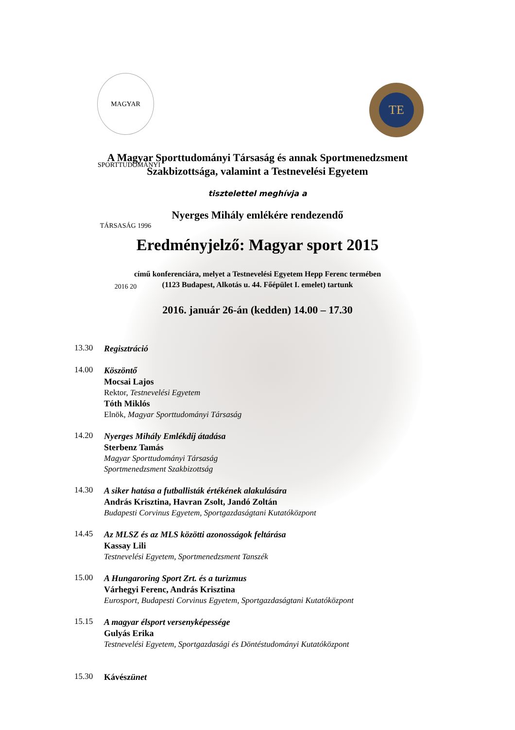MAGYAR SPORTTUDOMÁNYI TÁRSASÁG 1996 2016 20
TE
A Magyar Sporttudományi Társaság és annak Sportmenedzsment
Szakbizottsága, valamint a Testnevelési Egyetem
tisztelettel meghívja a
Nyerges Mihály emlékére rendezendő
Eredményjelző: Magyar sport 2015
című konferenciára, melyet a Testnevelési Egyetem Hepp Ferenc termében
(1123 Budapest, Alkotás u. 44. Főépület I. emelet) tartunk
2016. január 26-án (kedden) 14.00 – 17.30
13.30
Regisztráció
14.00
Köszöntő
Mocsai Lajos
Rektor, Testnevelési Egyetem
Tóth Miklós
Elnök, Magyar Sporttudományi Társaság
14.20
Nyerges Mihály Emlékdíj átadása
Sterbenz Tamás
Magyar Sporttudományi Társaság
Sportmenedzsment Szakbizottság
14.30
A siker hatása a futballisták értékének alakulására
András Krisztina, Havran Zsolt, Jandó Zoltán
Budapesti Corvinus Egyetem, Sportgazdaságtani Kutatóközpont
14.45
Az MLSZ és az MLS közötti azonosságok feltárása
Kassay Lili
Testnevelési Egyetem, Sportmenedzsment Tanszék
15.00
A Hungaroring Sport Zrt. és a turizmus
Várhegyi Ferenc, András Krisztina
Eurosport, Budapesti Corvinus Egyetem, Sportgazdaságtani Kutatóközpont
15.15
A magyar élsport versenyképessége
Gulyás Erika
Testnevelési Egyetem, Sportgazdasági és Döntéstudományi Kutatóközpont
15.30
Kávészünet